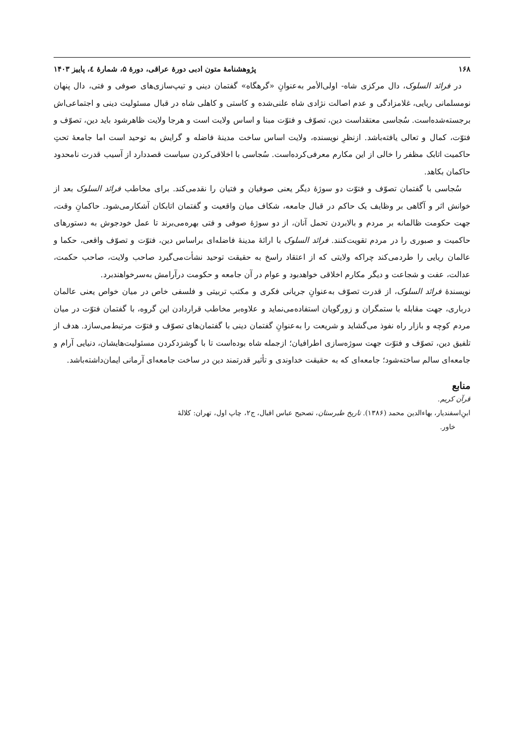۱۶۸ پژوهشنامهٔ متون ادبی دورهٔ عراقی، دورهٔ ۵، شمارهٔ ٤، پاییز ۱۴۰۳
در فرائد السلوک، دال مرکزی شاه- اولی‌الأمر به‌عنوانِ «گرهگاه» گفتمان دینی و تیپ‌سازی‌های صوفی و فتی، دال پنهان نومسلمانی ریایی، غلامزادگی و عدم اصالت نژادی شاه علنی‌شده و کاستی و کاهلی شاه در قبال مسئولیت دینی و اجتماعی‌اش برجسته‌شده‌است. سُجاسی معتقداست دین، تصوّف و فتوّت مبنا و اساس ولایت است و هرجا ولایت ظاهرشود باید دین، تصوّف و فتوّت، کمال و تعالی یافته‌باشد. ازنظرِ نویسنده، ولایت اساس ساخت مدینهٔ فاضله و گرایش به توحید است اما جامعهٔ تحتِ حاکمیت اتابک مظفر را خالی از این مکارم معرفی‌کرده‌است. سُجاسی با اخلاقی‌کردن سیاست قصددارد از آسیب قدرت نامحدود حاکمان بکاهد.
سُجاسی با گفتمان تصوّف و فتوّت دو سوژهٔ دیگر یعنی صوفیان و فتیان را نقدمی‌کند. برای مخاطب فرائد السلوک بعد از خوانش اثر و آگاهی بر وظایف یک حاکم در قبال جامعه، شکاف میان واقعیت و گفتمان اتابکان آشکارمی‌شود. حاکمانِ وقت، جهت حکومت ظالمانه بر مردم و بالابردن تحمل آنان، از دو سوژهٔ صوفی و فتی بهره‌می‌برند تا عمل خودجوش به دستورهای حاکمیت و صبوری را در مردم تقویت‌کنند. فرائد السلوک با ارائهٔ مدینهٔ فاضله‌ای براساس دین، فتوّت و تصوّف واقعی، حکما و عالمان ریایی را طردمی‌کند چراکه ولایتی که از اعتقاد راسخ به حقیقت توحید نشأت‌می‌گیرد صاحب ولایت، صاحب حکمت، عدالت، عفت و شجاعت و دیگر مکارم اخلاقی خواهدبود و عوام در آن جامعه و حکومت درآرامش به‌سرخواهندبرد.
نویسندهٔ فرائد السلوک، از قدرت تصوّف به‌عنوانِ جریانی فکری و مکتب تربیتی و فلسفی خاص در میان خواص یعنی عالمان درباری، جهت مقابله با ستمگران و زورگویان استفاده‌می‌نماید و علاوه‌بر مخاطب قراردادن این گروه، با گفتمان فتوّت در میان مردم کوچه و بازار راه نفوذ می‌گشاید و شریعت را به‌عنوانِ گفتمان دینی با گفتمان‌های تصوّف و فتوّت مرتبط‌می‌سازد. هدف از تلفیق دین، تصوّف و فتوّت جهت سوژه‌سازی اطرافیان؛ ازجمله شاه بوده‌است تا با گوشزدکردن مسئولیت‌هایشان، دنیایی آرام و جامعه‌ای سالم ساخته‌شود؛ جامعه‌ای که به حقیقت خداوندی و تأثیر قدرتمند دین در ساخت جامعه‌ای آرمانی ایمان‌داشته‌باشد.
منابع
قرآن کریم.
ابنِ‌اسفندیار، بهاءالدین محمد (۱۳۸۶). تاریخ طبرستان، تصحیح عباس اقبال، ج۲، چاپ اول، تهران: کلالهٔ
خاور.